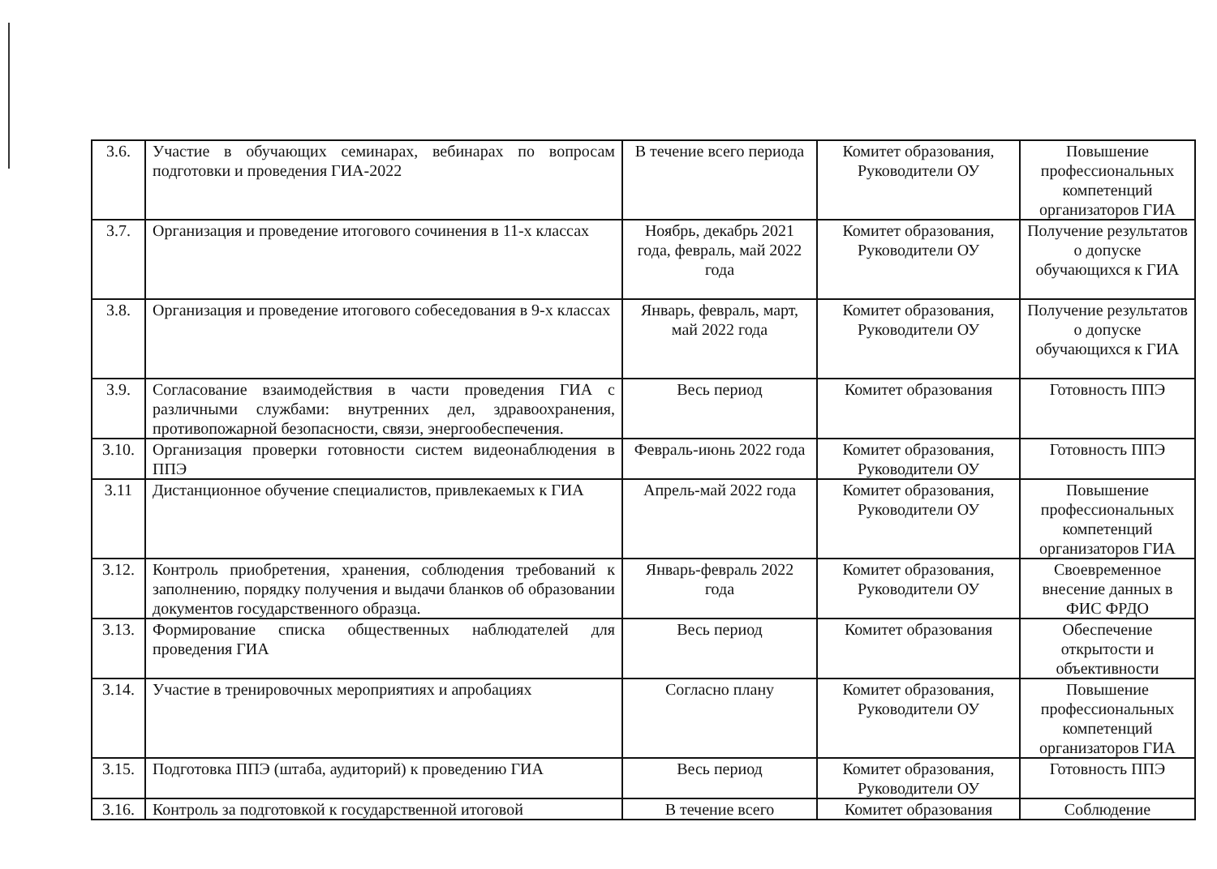| 3.6. | Участие в обучающих семинарах, вебинарах по вопросам подготовки и проведения ГИА-2022 | В течение всего периода | Комитет образования, Руководители ОУ | Повышение профессиональных компетенций организаторов ГИА |
| 3.7. | Организация и проведение итогового сочинения в 11-х классах | Ноябрь, декабрь 2021 года, февраль, май 2022 года | Комитет образования, Руководители ОУ | Получение результатов о допуске обучающихся к ГИА |
| 3.8. | Организация и проведение итогового собеседования в 9-х классах | Январь, февраль, март, май 2022 года | Комитет образования, Руководители ОУ | Получение результатов о допуске обучающихся к ГИА |
| 3.9. | Согласование взаимодействия в части проведения ГИА с различными службами: внутренних дел, здравоохранения, противопожарной безопасности, связи, энергообеспечения. | Весь период | Комитет образования | Готовность ППЭ |
| 3.10. | Организация проверки готовности систем видеонаблюдения в ППЭ | Февраль-июнь 2022 года | Комитет образования, Руководители ОУ | Готовность ППЭ |
| 3.11 | Дистанционное обучение специалистов, привлекаемых к ГИА | Апрель-май 2022 года | Комитет образования, Руководители ОУ | Повышение профессиональных компетенций организаторов ГИА |
| 3.12. | Контроль приобретения, хранения, соблюдения требований к заполнению, порядку получения и выдачи бланков об образовании документов государственного образца. | Январь-февраль 2022 года | Комитет образования, Руководители ОУ | Своевременное внесение данных в ФИС ФРДО |
| 3.13. | Формирование списка общественных наблюдателей для проведения ГИА | Весь период | Комитет образования | Обеспечение открытости и объективности |
| 3.14. | Участие в тренировочных мероприятиях и апробациях | Согласно плану | Комитет образования, Руководители ОУ | Повышение профессиональных компетенций организаторов ГИА |
| 3.15. | Подготовка ППЭ (штаба, аудиторий) к проведению ГИА | Весь период | Комитет образования, Руководители ОУ | Готовность ППЭ |
| 3.16. | Контроль за подготовкой к государственной итоговой | В течение всего | Комитет образования | Соблюдение |